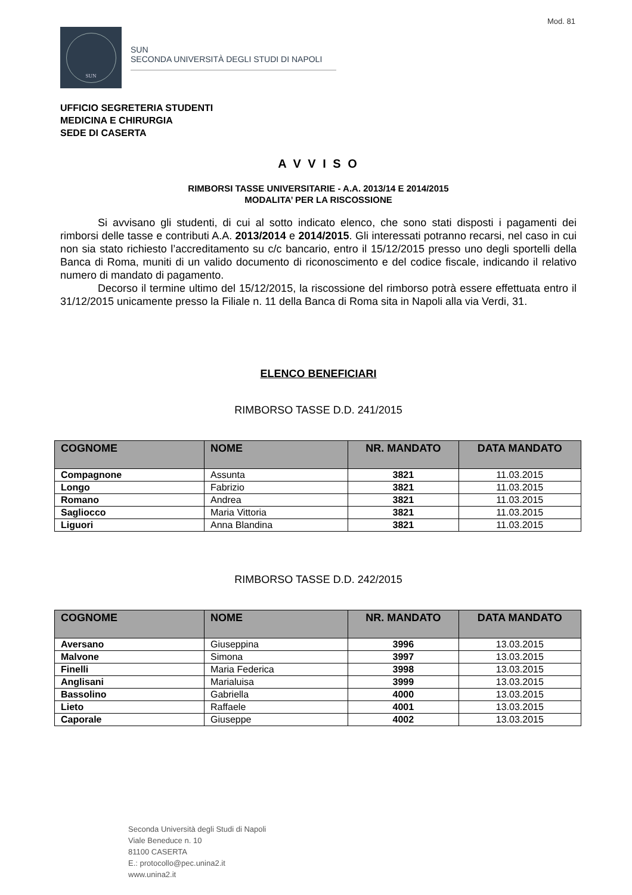Mod. 81
SUN
SUN
SECONDA UNIVERSITÀ DEGLI STUDI DI NAPOLI
UFFICIO SEGRETERIA STUDENTI
MEDICINA E CHIRURGIA
SEDE DI CASERTA
A V V I S O
RIMBORSI TASSE UNIVERSITARIE - A.A. 2013/14 E 2014/2015
MODALITA’ PER LA RISCOSSIONE
Si avvisano gli studenti, di cui al sotto indicato elenco, che sono stati disposti i pagamenti dei rimborsi delle tasse e contributi A.A. 2013/2014 e 2014/2015. Gli interessati potranno recarsi, nel caso in cui non sia stato richiesto l’accreditamento su c/c bancario, entro il 15/12/2015 presso uno degli sportelli della Banca di Roma, muniti di un valido documento di riconoscimento e del codice fiscale, indicando il relativo numero di mandato di pagamento.
Decorso il termine ultimo del 15/12/2015, la riscossione del rimborso potrà essere effettuata entro il 31/12/2015 unicamente presso la Filiale n. 11 della Banca di Roma sita in Napoli alla via Verdi, 31.
ELENCO BENEFICIARI
RIMBORSO TASSE D.D. 241/2015
| COGNOME | NOME | NR. MANDATO | DATA MANDATO |
| --- | --- | --- | --- |
| Compagnone | Assunta | 3821 | 11.03.2015 |
| Longo | Fabrizio | 3821 | 11.03.2015 |
| Romano | Andrea | 3821 | 11.03.2015 |
| Sagliocco | Maria Vittoria | 3821 | 11.03.2015 |
| Liguori | Anna Blandina | 3821 | 11.03.2015 |
RIMBORSO TASSE D.D. 242/2015
| COGNOME | NOME | NR. MANDATO | DATA MANDATO |
| --- | --- | --- | --- |
| Aversano | Giuseppina | 3996 | 13.03.2015 |
| Malvone | Simona | 3997 | 13.03.2015 |
| Finelli | Maria Federica | 3998 | 13.03.2015 |
| Anglisani | Marialuisa | 3999 | 13.03.2015 |
| Bassolino | Gabriella | 4000 | 13.03.2015 |
| Lieto | Raffaele | 4001 | 13.03.2015 |
| Caporale | Giuseppe | 4002 | 13.03.2015 |
Seconda Università degli Studi di Napoli
Viale Beneduce n. 10
81100 CASERTA
E.: protocollo@pec.unina2.it
www.unina2.it